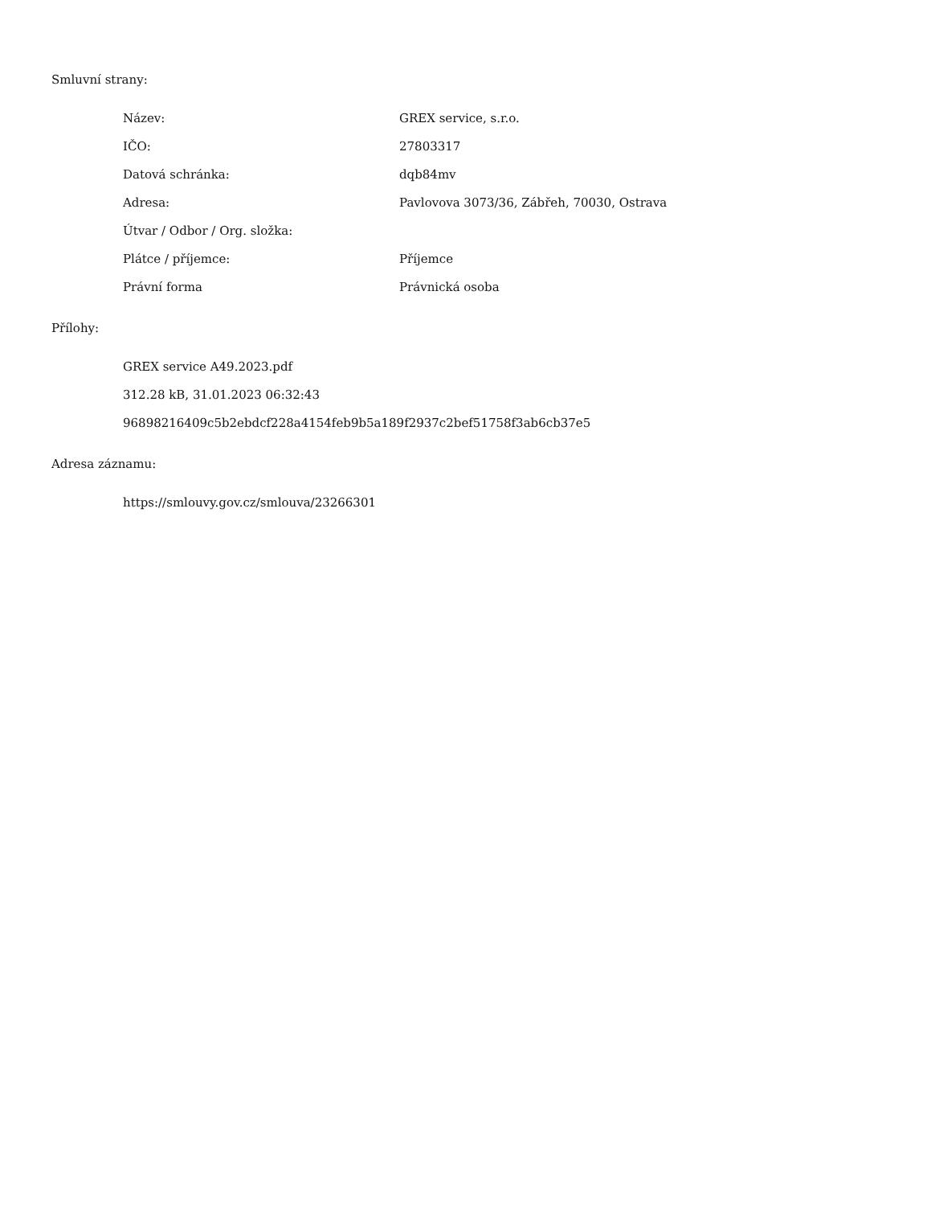Smluvní strany:
| Název: | GREX service, s.r.o. |
| IČO: | 27803317 |
| Datová schránka: | dqb84mv |
| Adresa: | Pavlovova 3073/36, Zábřeh, 70030, Ostrava |
| Útvar / Odbor / Org. složka: | |
| Plátce / příjemce: | Příjemce |
| Právní forma | Právnická osoba |
Přílohy:
GREX service A49.2023.pdf
312.28 kB, 31.01.2023 06:32:43
96898216409c5b2ebdcf228a4154feb9b5a189f2937c2bef51758f3ab6cb37e5
Adresa záznamu:
https://smlouvy.gov.cz/smlouva/23266301